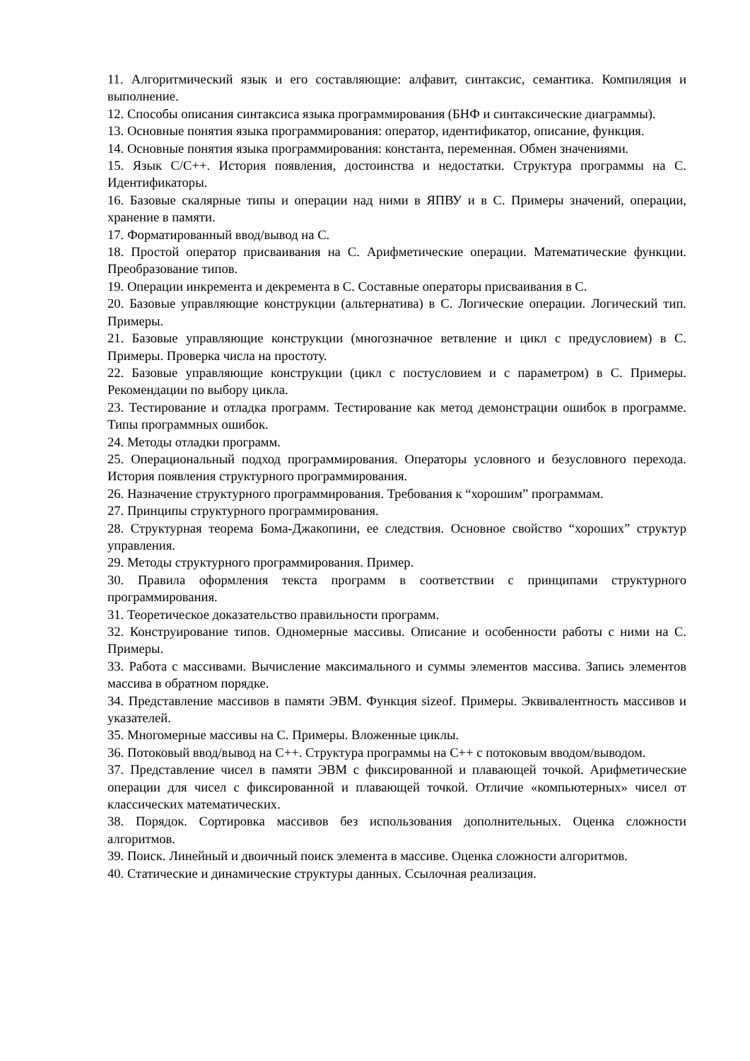11. Алгоритмический язык и его составляющие: алфавит, синтаксис, семантика. Компиляция и выполнение.
12. Способы описания синтаксиса языка программирования (БНФ и синтаксические диаграммы).
13. Основные понятия языка программирования: оператор, идентификатор, описание, функция.
14. Основные понятия языка программирования: константа, переменная. Обмен значениями.
15. Язык С/С++. История появления, достоинства и недостатки. Структура программы на С. Идентификаторы.
16. Базовые скалярные типы и операции над ними в ЯПВУ и в С. Примеры значений, операции, хранение в памяти.
17. Форматированный ввод/вывод на С.
18. Простой оператор присваивания на С. Арифметические операции. Математические функции. Преобразование типов.
19. Операции инкремента и декремента в С. Составные операторы присваивания в С.
20. Базовые управляющие конструкции (альтернатива) в С. Логические операции. Логический тип. Примеры.
21. Базовые управляющие конструкции (многозначное ветвление и цикл с предусловием) в С. Примеры. Проверка числа на простоту.
22. Базовые управляющие конструкции (цикл с постусловием и с параметром) в С. Примеры. Рекомендации по выбору цикла.
23. Тестирование и отладка программ. Тестирование как метод демонстрации ошибок в программе. Типы программных ошибок.
24. Методы отладки программ.
25. Операциональный подход программирования. Операторы условного и безусловного перехода. История появления структурного программирования.
26. Назначение структурного программирования. Требования к “хорошим” программам.
27. Принципы структурного программирования.
28. Структурная теорема Бома-Джакопини, ее следствия. Основное свойство “хороших” структур управления.
29. Методы структурного программирования. Пример.
30. Правила оформления текста программ в соответствии с принципами структурного программирования.
31. Теоретическое доказательство правильности программ.
32. Конструирование типов. Одномерные массивы. Описание и особенности работы с ними на С. Примеры.
33. Работа с массивами. Вычисление максимального и суммы элементов массива. Запись элементов массива в обратном порядке.
34. Представление массивов в памяти ЭВМ. Функция sizeof. Примеры. Эквивалентность массивов и указателей.
35. Многомерные массивы на С. Примеры. Вложенные циклы.
36. Потоковый ввод/вывод на С++. Структура программы на С++ с потоковым вводом/выводом.
37. Представление чисел в памяти ЭВМ с фиксированной и плавающей точкой. Арифметические операции для чисел с фиксированной и плавающей точкой. Отличие «компьютерных» чисел от классических математических.
38. Порядок. Сортировка массивов без использования дополнительных. Оценка сложности алгоритмов.
39. Поиск. Линейный и двоичный поиск элемента в массиве. Оценка сложности алгоритмов.
40. Статические и динамические структуры данных. Ссылочная реализация.